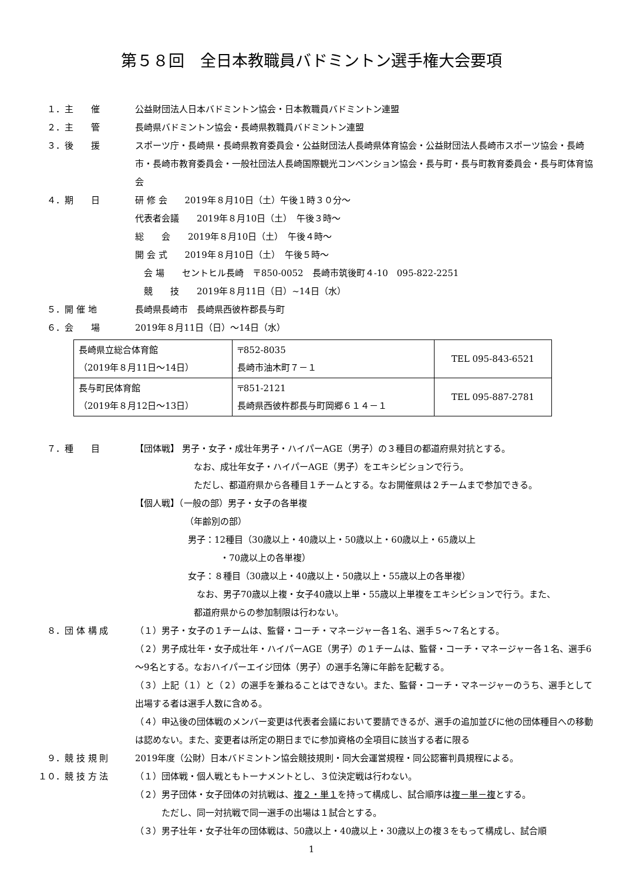第５８回　全日本教職員バドミントン選手権大会要項
１．主　　催 公益財団法人日本バドミントン協会・日本教職員バドミントン連盟
２．主　　管 長崎県バドミントン協会・長崎県教職員バドミントン連盟
３．後　　援 スポーツ庁・長崎県・長崎県教育委員会・公益財団法人長崎県体育協会・公益財団法人長崎市スポーツ協会・長崎市・長崎市教育委員会・一般社団法人長崎国際観光コンベンション協会・長与町・長与町教育委員会・長与町体育協会
４．期　　日 研 修 会　　2019年８月10日（土）午後１時３０分～
代表者会議　　2019年８月10日（土）　午後３時～
総　　会　　2019年８月10日（土）　午後４時～
開 会 式　　2019年８月10日（土）　午後５時～
　会 場　　セントヒル長崎　〒850-0052　長崎市筑後町４-10　095-822-2251
　競　　技　　2019年８月11日（日）~14日（水）
５．開 催 地 長崎県長崎市　長崎県西彼杵郡長与町
６．会　　場 2019年８月11日（日）～14日（水）
| 長崎県立総合体育館 （2019年８月11日～14日） | 〒852-8035 長崎市油木町７－１ | TEL 095-843-6521 |
| 長与町民体育館 （2019年８月12日～13日） | 〒851-2121 長崎県西彼杵郡長与町岡郷６１４－１ | TEL 095-887-2781 |
７．種　　目 【団体戦】 男子・女子・成壮年男子・ハイパーAGE（男子）の３種目の都道府県対抗とする。
なお、成壮年女子・ハイパーAGE（男子）をエキシビションで行う。
ただし、都道府県から各種目１チームとする。なお開催県は２チームまで参加できる。
【個人戦】（一般の部）男子・女子の各単複
（年齢別の部）
男子：12種目（30歳以上・40歳以上・50歳以上・60歳以上・65歳以上
・70歳以上の各単複）
女子：８種目（30歳以上・40歳以上・50歳以上・55歳以上の各単複）
なお、男子70歳以上複・女子40歳以上単・55歳以上単複をエキシビションで行う。また、
都道府県からの参加制限は行わない。
８．団 体 構 成 （１）男子・女子の１チームは、監督・コーチ・マネージャー各１名、選手５～７名とする。
（２）男子成壮年・女子成壮年・ハイパーAGE（男子）の１チームは、監督・コーチ・マネージャー各１名、選手6～9名とする。なおハイパーエイジ団体（男子）の選手名簿に年齢を記載する。
（３）上記（１）と（２）の選手を兼ねることはできない。また、監督・コーチ・マネージャーのうち、選手として出場する者は選手人数に含める。
（４）申込後の団体戦のメンバー変更は代表者会議において要請できるが、選手の追加並びに他の団体種目への移動は認めない。また、変更者は所定の期日までに参加資格の全項目に該当する者に限る
９．競 技 規 則 2019年度（公財）日本バドミントン協会競技規則・同大会運営規程・同公認審判員規程による。
１０．競 技 方 法 （１）団体戦・個人戦ともトーナメントとし、３位決定戦は行わない。
（２）男子団体・女子団体の対抗戦は、複２・単１を持って構成し、試合順序は複－単－複とする。
ただし、同一対抗戦で同一選手の出場は１試合とする。
（３）男子壮年・女子壮年の団体戦は、50歳以上・40歳以上・30歳以上の複３をもって構成し、試合順
1